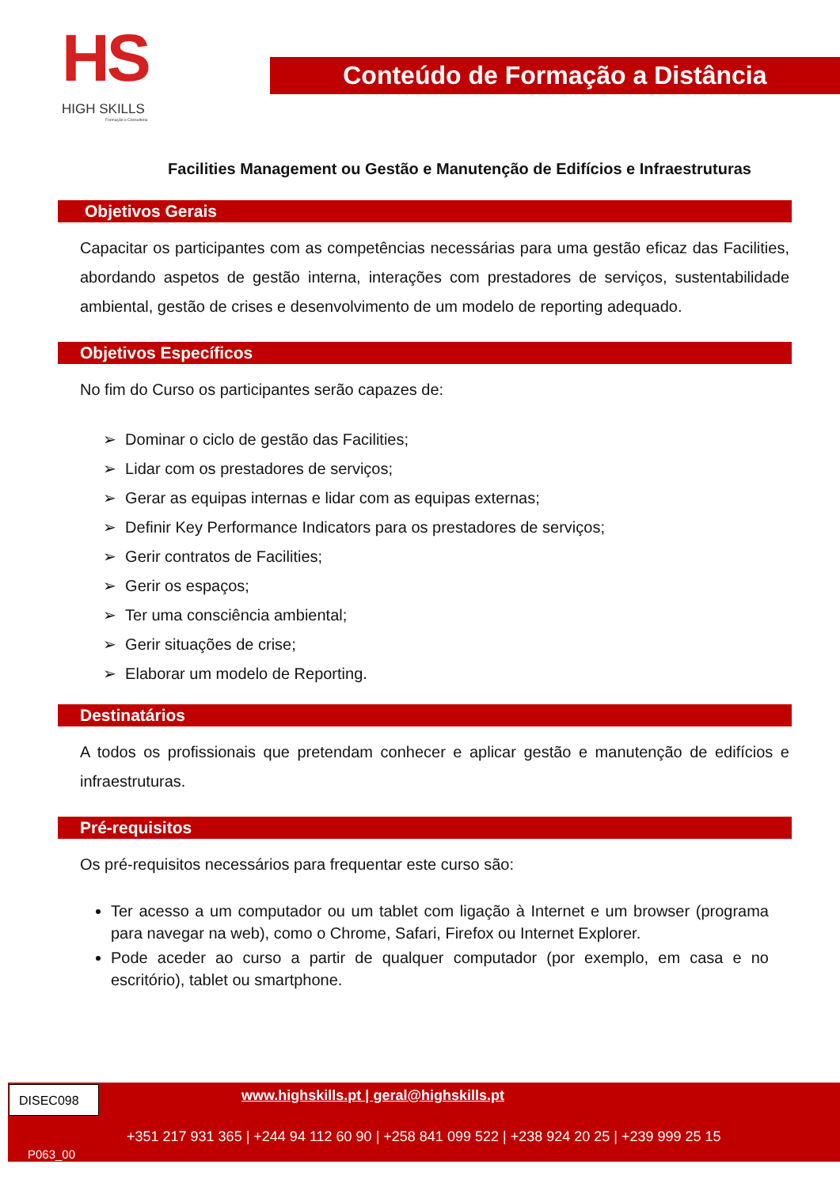HS
HIGH SKILLS
Formação e Consultoria
Conteúdo de Formação a Distância
Facilities Management ou Gestão e Manutenção de Edifícios e Infraestruturas
Objetivos Gerais
Capacitar os participantes com as competências necessárias para uma gestão eficaz das Facilities, abordando aspetos de gestão interna, interações com prestadores de serviços, sustentabilidade ambiental, gestão de crises e desenvolvimento de um modelo de reporting adequado.
Objetivos Específicos
No fim do Curso os participantes serão capazes de:
➢ Dominar o ciclo de gestão das Facilities;
➢ Lidar com os prestadores de serviços;
➢ Gerar as equipas internas e lidar com as equipas externas;
➢ Definir Key Performance Indicators para os prestadores de serviços;
➢ Gerir contratos de Facilities;
➢ Gerir os espaços;
➢ Ter uma consciência ambiental;
➢ Gerir situações de crise;
➢ Elaborar um modelo de Reporting.
Destinatários
A todos os profissionais que pretendam conhecer e aplicar gestão e manutenção de edifícios e infraestruturas.
Pré-requisitos
Os pré-requisitos necessários para frequentar este curso são:
Ter acesso a um computador ou um tablet com ligação à Internet e um browser (programa para navegar na web), como o Chrome, Safari, Firefox ou Internet Explorer.
Pode aceder ao curso a partir de qualquer computador (por exemplo, em casa e no escritório), tablet ou smartphone.
DISEC098
www.highskills.pt | geral@highskills.pt
+351 217 931 365 | +244 94 112 60 90 | +258 841 099 522 | +238 924 20 25 | +239 999 25 15
P063_00